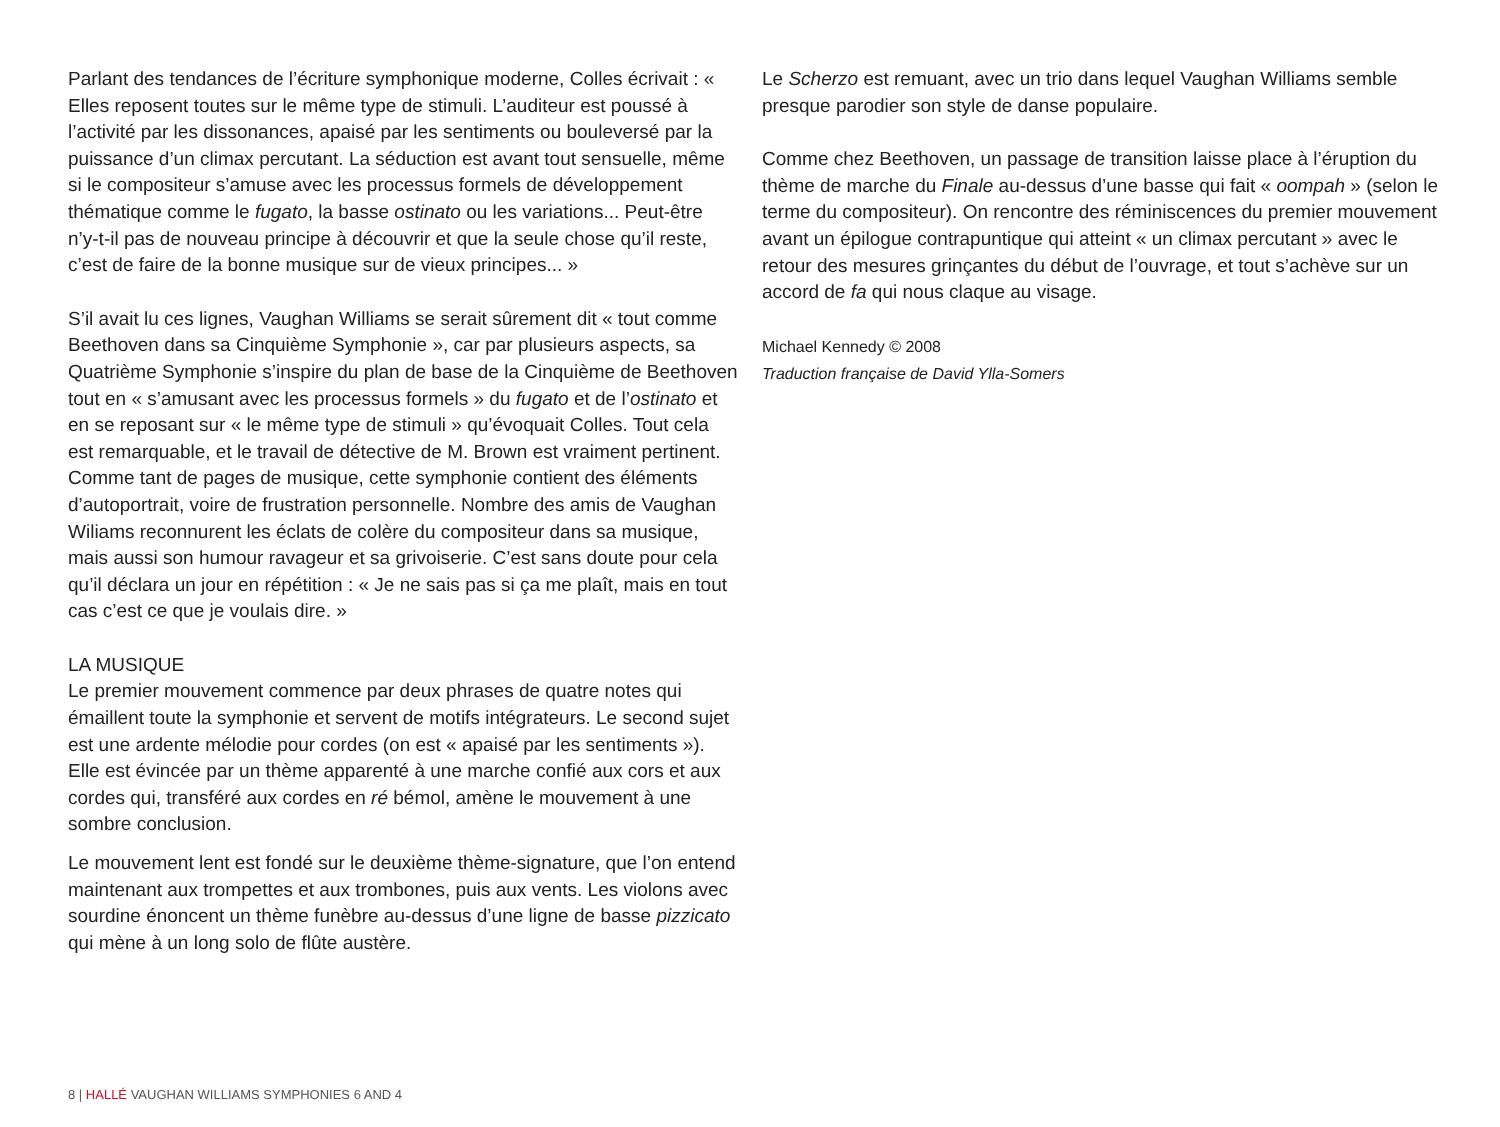Parlant des tendances de l’écriture symphonique moderne, Colles écrivait : « Elles reposent toutes sur le même type de stimuli. L’auditeur est poussé à l’activité par les dissonances, apaisé par les sentiments ou bouleversé par la puissance d’un climax percutant. La séduction est avant tout sensuelle, même si le compositeur s’amuse avec les processus formels de développement thématique comme le fugato, la basse ostinato ou les variations... Peut-être n’y-t-il pas de nouveau principe à découvrir et que la seule chose qu’il reste, c’est de faire de la bonne musique sur de vieux principes... »
S’il avait lu ces lignes, Vaughan Williams se serait sûrement dit « tout comme Beethoven dans sa Cinquième Symphonie », car par plusieurs aspects, sa Quatrième Symphonie s’inspire du plan de base de la Cinquième de Beethoven tout en « s’amusant avec les processus formels » du fugato et de l’ostinato et en se reposant sur « le même type de stimuli » qu’évoquait Colles. Tout cela est remarquable, et le travail de détective de M. Brown est vraiment pertinent. Comme tant de pages de musique, cette symphonie contient des éléments d’autoportrait, voire de frustration personnelle. Nombre des amis de Vaughan Wiliams reconnurent les éclats de colère du compositeur dans sa musique, mais aussi son humour ravageur et sa grivoiserie. C’est sans doute pour cela qu’il déclara un jour en répétition : « Je ne sais pas si ça me plaît, mais en tout cas c’est ce que je voulais dire. »
LA MUSIQUE
Le premier mouvement commence par deux phrases de quatre notes qui émaillent toute la symphonie et servent de motifs intégrateurs. Le second sujet est une ardente mélodie pour cordes (on est « apaisé par les sentiments »). Elle est évincée par un thème apparenté à une marche confié aux cors et aux cordes qui, transféré aux cordes en ré bémol, amène le mouvement à une sombre conclusion.
Le mouvement lent est fondé sur le deuxième thème-signature, que l’on entend maintenant aux trompettes et aux trombones, puis aux vents. Les violons avec sourdine énoncent un thème funèbre au-dessus d’une ligne de basse pizzicato qui mène à un long solo de flûte austère.
Le Scherzo est remuant, avec un trio dans lequel Vaughan Williams semble presque parodier son style de danse populaire.
Comme chez Beethoven, un passage de transition laisse place à l’éruption du thème de marche du Finale au-dessus d’une basse qui fait « oompah » (selon le terme du compositeur). On rencontre des réminiscences du premier mouvement avant un épilogue contrapuntique qui atteint « un climax percutant » avec le retour des mesures grinçantes du début de l’ouvrage, et tout s’achève sur un accord de fa qui nous claque au visage.
Michael Kennedy © 2008
Traduction française de David Ylla-Somers
8 | HALLÉ VAUGHAN WILLIAMS SYMPHONIES 6 AND 4